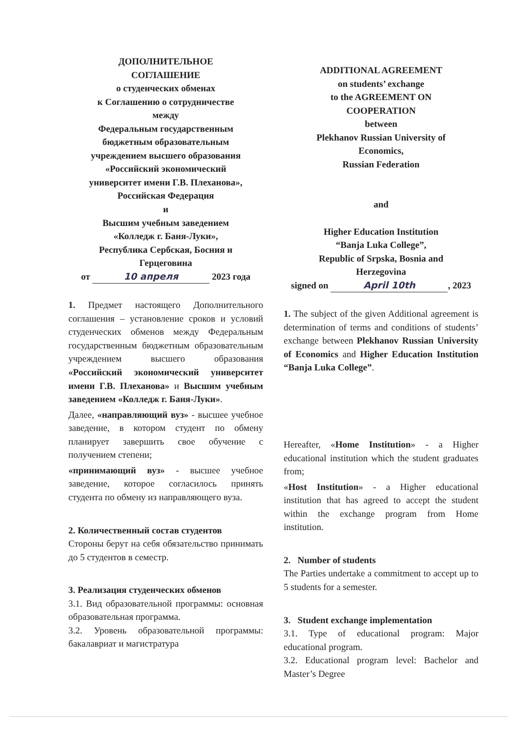ДОПОЛНИТЕЛЬНОЕ
СОГЛАШЕНИЕ
о студенческих обменах
к Соглашению о сотрудничестве
между
Федеральным государственным
бюджетным образовательным
учреждением высшего образования
«Российский экономический
университет имени Г.В. Плеханова»,
Российская Федерация
и
Высшим учебным заведением
«Колледж г. Баня-Луки»,
Республика Сербская, Босния и
Герцеговина
от 10 апреля 2023 года
1. Предмет настоящего Дополнительного соглашения – установление сроков и условий студенческих обменов между Федеральным государственным бюджетным образовательным учреждением высшего образования «Российский экономический университет имени Г.В. Плеханова» и Высшим учебным заведением «Колледж г. Баня-Луки».
Далее, «направляющий вуз» - высшее учебное заведение, в котором студент по обмену планирует завершить свое обучение с получением степени;
«принимающий вуз» - высшее учебное заведение, которое согласилось принять студента по обмену из направляющего вуза.
2. Количественный состав студентов
Стороны берут на себя обязательство принимать до 5 студентов в семестр.
3. Реализация студенческих обменов
3.1. Вид образовательной программы: основная образовательная программа.
3.2. Уровень образовательной программы: бакалавриат и магистратура
ADDITIONAL AGREEMENT
on students’ exchange
to the AGREEMENT ON
COOPERATION
between
Plekhanov Russian University of
Economics,
Russian Federation
and
Higher Education Institution
“Banja Luka College”,
Republic of Srpska, Bosnia and
Herzegovina
signed on April 10th, 2023
1. The subject of the given Additional agreement is determination of terms and conditions of students’ exchange between Plekhanov Russian University of Economics and Higher Education Institution “Banja Luka College”.
Hereafter, «Home Institution» - a Higher educational institution which the student graduates from;
«Host Institution» - a Higher educational institution that has agreed to accept the student within the exchange program from Home institution.
2. Number of students
The Parties undertake a commitment to accept up to 5 students for a semester.
3. Student exchange implementation
3.1. Type of educational program: Major educational program.
3.2. Educational program level: Bachelor and Master’s Degree